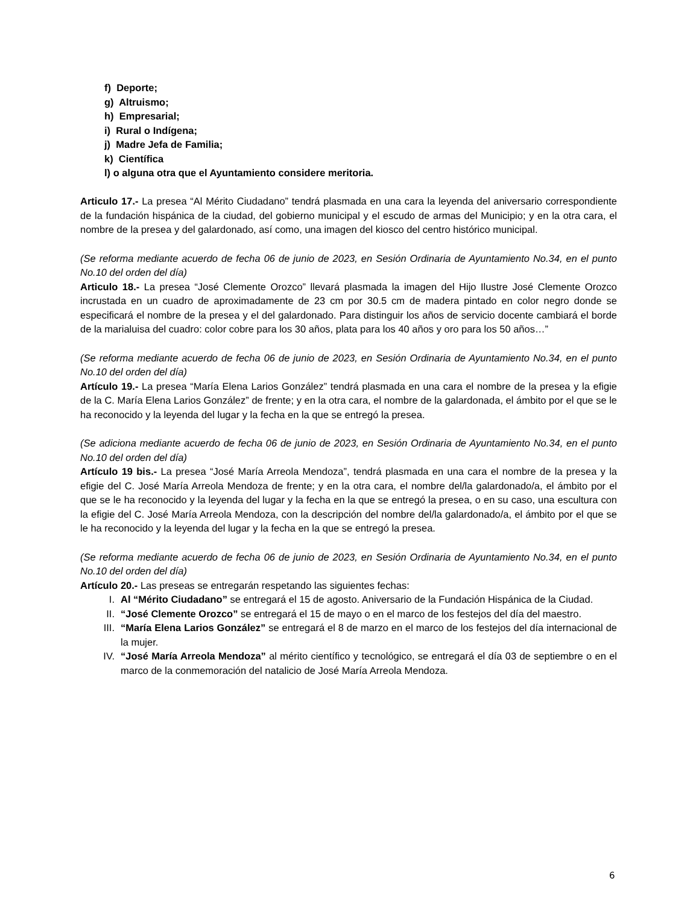f) Deporte;
g) Altruismo;
h) Empresarial;
i) Rural o Indígena;
j) Madre Jefa de Familia;
k) Científica
l) o alguna otra que el Ayuntamiento considere meritoria.
Articulo 17.- La presea “Al Mérito Ciudadano” tendrá plasmada en una cara la leyenda del aniversario correspondiente de la fundación hispánica de la ciudad, del gobierno municipal y el escudo de armas del Municipio; y en la otra cara, el nombre de la presea y del galardonado, así como, una imagen del kiosco del centro histórico municipal.
(Se reforma mediante acuerdo de fecha 06 de junio de 2023, en Sesión Ordinaria de Ayuntamiento No.34, en el punto No.10 del orden del día)
Articulo 18.- La presea “José Clemente Orozco” llevará plasmada la imagen del Hijo Ilustre José Clemente Orozco incrustada en un cuadro de aproximadamente de 23 cm por 30.5 cm de madera pintado en color negro donde se especificará el nombre de la presea y el del galardonado. Para distinguir los años de servicio docente cambiará el borde de la marialuisa del cuadro: color cobre para los 30 años, plata para los 40 años y oro para los 50 años…”
(Se reforma mediante acuerdo de fecha 06 de junio de 2023, en Sesión Ordinaria de Ayuntamiento No.34, en el punto No.10 del orden del día)
Artículo 19.- La presea “María Elena Larios González” tendrá plasmada en una cara el nombre de la presea y la efigie de la C. María Elena Larios González” de frente; y en la otra cara, el nombre de la galardonada, el ámbito por el que se le ha reconocido y la leyenda del lugar y la fecha en la que se entregó la presea.
(Se adiciona mediante acuerdo de fecha 06 de junio de 2023, en Sesión Ordinaria de Ayuntamiento No.34, en el punto No.10 del orden del día)
Artículo 19 bis.- La presea “José María Arreola Mendoza”, tendrá plasmada en una cara el nombre de la presea y la efigie del C. José María Arreola Mendoza de frente; y en la otra cara, el nombre del/la galardonado/a, el ámbito por el que se le ha reconocido y la leyenda del lugar y la fecha en la que se entregó la presea, o en su caso, una escultura con la efigie del C. José María Arreola Mendoza, con la descripción del nombre del/la galardonado/a, el ámbito por el que se le ha reconocido y la leyenda del lugar y la fecha en la que se entregó la presea.
(Se reforma mediante acuerdo de fecha 06 de junio de 2023, en Sesión Ordinaria de Ayuntamiento No.34, en el punto No.10 del orden del día)
Artículo 20.- Las preseas se entregarán respetando las siguientes fechas:
I. Al “Mérito Ciudadano” se entregará el 15 de agosto. Aniversario de la Fundación Hispánica de la Ciudad.
II. “José Clemente Orozco” se entregará el 15 de mayo o en el marco de los festejos del día del maestro.
III. “María Elena Larios González” se entregará el 8 de marzo en el marco de los festejos del día internacional de la mujer.
IV. “José María Arreola Mendoza” al mérito científico y tecnológico, se entregará el día 03 de septiembre o en el marco de la conmemoración del natalicio de José María Arreola Mendoza.
6